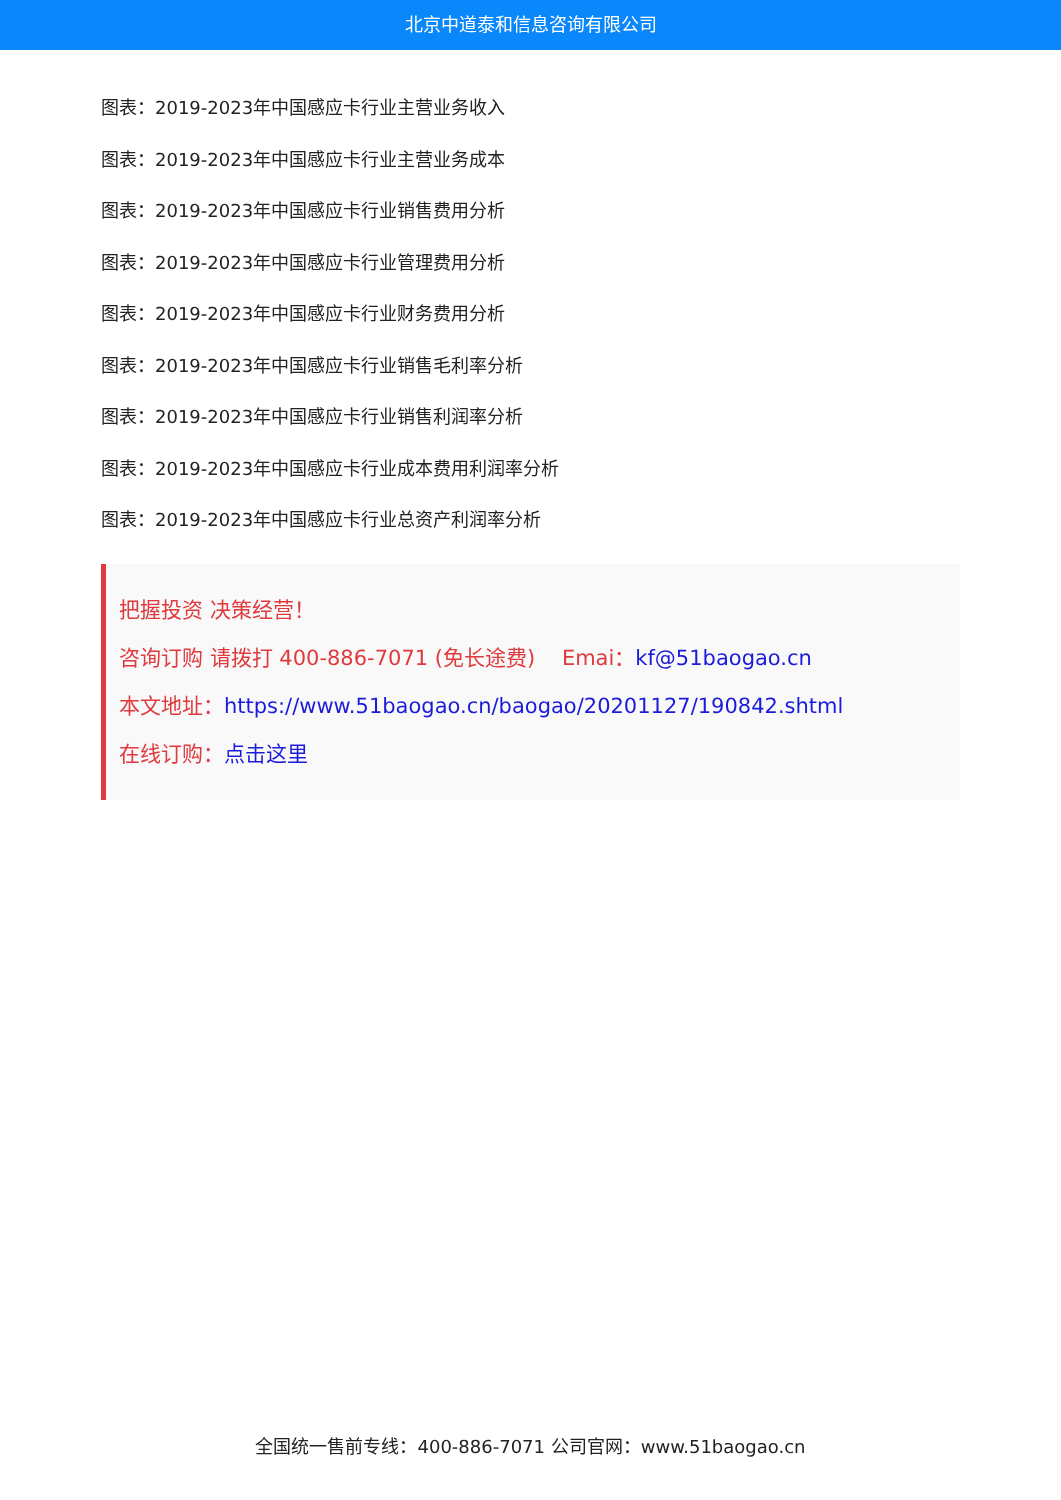北京中道泰和信息咨询有限公司
图表：2019-2023年中国感应卡行业主营业务收入
图表：2019-2023年中国感应卡行业主营业务成本
图表：2019-2023年中国感应卡行业销售费用分析
图表：2019-2023年中国感应卡行业管理费用分析
图表：2019-2023年中国感应卡行业财务费用分析
图表：2019-2023年中国感应卡行业销售毛利率分析
图表：2019-2023年中国感应卡行业销售利润率分析
图表：2019-2023年中国感应卡行业成本费用利润率分析
图表：2019-2023年中国感应卡行业总资产利润率分析
把握投资 决策经营！
咨询订购 请拨打 400-886-7071 (免长途费) Emai：kf@51baogao.cn
本文地址：https://www.51baogao.cn/baogao/20201127/190842.shtml
在线订购：点击这里
全国统一售前专线：400-886-7071 公司官网：www.51baogao.cn